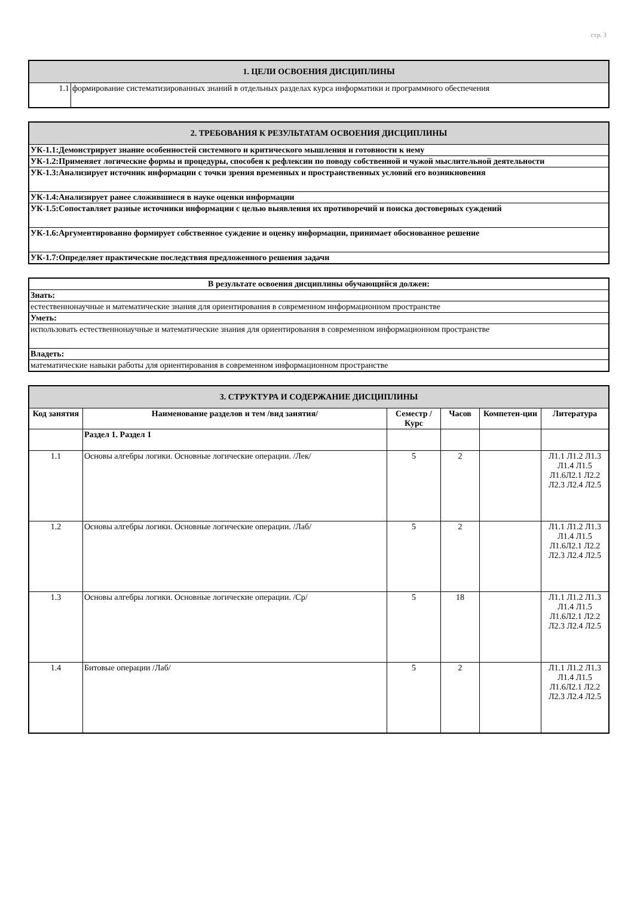стр. 3
| 1. ЦЕЛИ ОСВОЕНИЯ ДИСЦИПЛИНЫ | |
| 1.1 | формирование систематизированных знаний в отдельных разделах курса информатики и программного обеспечения |
| 2. ТРЕБОВАНИЯ К РЕЗУЛЬТАТАМ ОСВОЕНИЯ ДИСЦИПЛИНЫ |
| УК-1.1:Демонстрирует знание особенностей системного и критического мышления и готовности к нему |
| УК-1.2:Применяет логические формы и процедуры, способен к рефлексии по поводу собственной и чужой мыслительной деятельности |
| УК-1.3:Анализирует источник информации с точки зрения временных и пространственных условий его возникновения |
| УК-1.4:Анализирует ранее сложившиеся в науке оценки информации |
| УК-1.5:Сопоставляет разные источники информации с целью выявления их противоречий и поиска достоверных суждений |
| УК-1.6:Аргументированно формирует собственное суждение и оценку информации, принимает обоснованное решение |
| УК-1.7:Определяет практические последствия предложенного решения задачи |
| В результате освоения дисциплины обучающийся должен: |
| Знать: |
| естественнонаучные и математические знания для ориентирования в современном информационном пространстве |
| Уметь: |
| использовать естественнонаучные и математические знания для ориентирования в современном информационном пространстве |
| Владеть: |
| математические навыки работы для ориентирования в современном информационном пространстве |
| 3. СТРУКТУРА И СОДЕРЖАНИЕ ДИСЦИПЛИНЫ | | | | | |
| Код занятия | Наименование разделов и тем /вид занятия/ | Семестр / Курс | Часов | Компетен-ции | Литература |
| | Раздел 1. Раздел 1 | | | | |
| 1.1 | Основы алгебры логики. Основные логические операции. /Лек/ | 5 | 2 | | Л1.1 Л1.2 Л1.3 Л1.4 Л1.5 Л1.6Л2.1 Л2.2 Л2.3 Л2.4 Л2.5 |
| 1.2 | Основы алгебры логики. Основные логические операции. /Лаб/ | 5 | 2 | | Л1.1 Л1.2 Л1.3 Л1.4 Л1.5 Л1.6Л2.1 Л2.2 Л2.3 Л2.4 Л2.5 |
| 1.3 | Основы алгебры логики. Основные логические операции. /Ср/ | 5 | 18 | | Л1.1 Л1.2 Л1.3 Л1.4 Л1.5 Л1.6Л2.1 Л2.2 Л2.3 Л2.4 Л2.5 |
| 1.4 | Битовые операции /Лаб/ | 5 | 2 | | Л1.1 Л1.2 Л1.3 Л1.4 Л1.5 Л1.6Л2.1 Л2.2 Л2.3 Л2.4 Л2.5 |